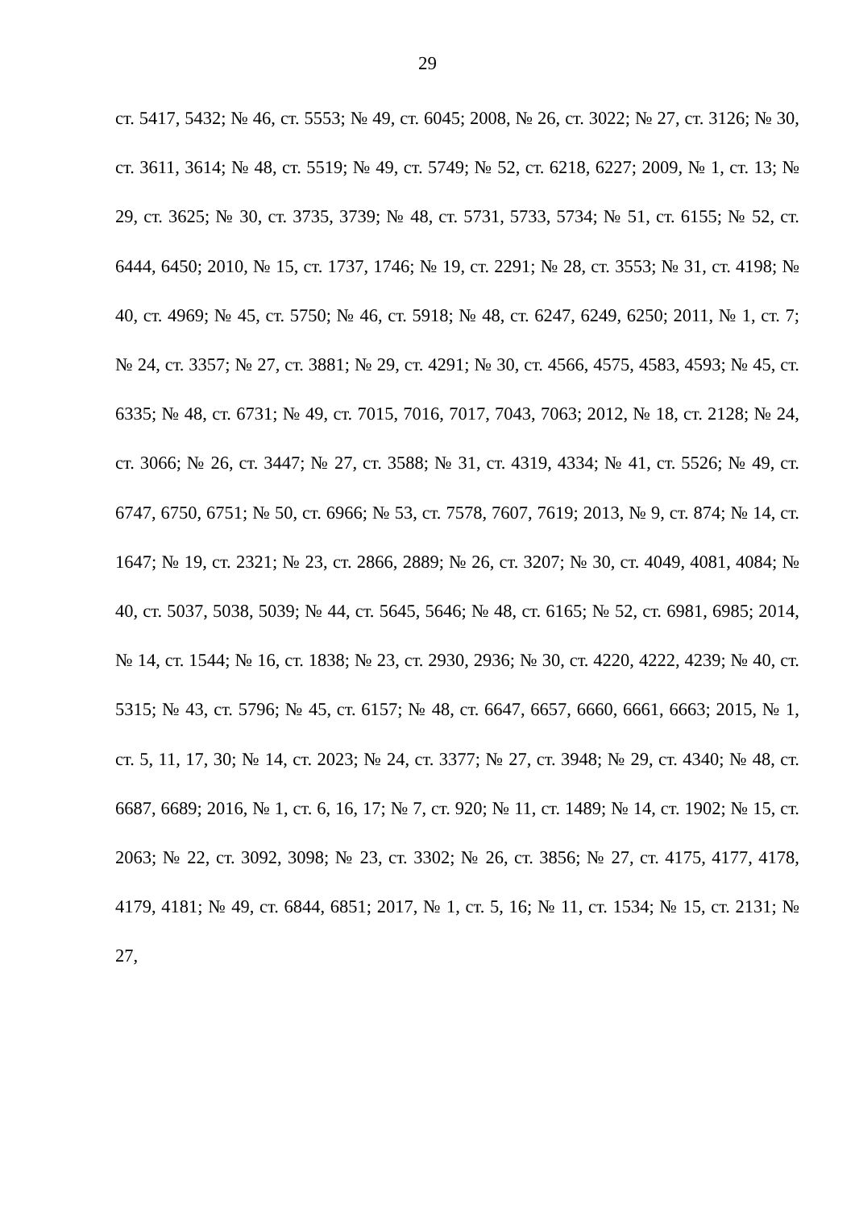29
ст. 5417, 5432; № 46, ст. 5553; № 49, ст. 6045; 2008, № 26, ст. 3022; № 27, ст. 3126; № 30, ст. 3611, 3614; № 48, ст. 5519; № 49, ст. 5749; № 52, ст. 6218, 6227; 2009, № 1, ст. 13; № 29, ст. 3625; № 30, ст. 3735, 3739; № 48, ст. 5731, 5733, 5734; № 51, ст. 6155; № 52, ст. 6444, 6450; 2010, № 15, ст. 1737, 1746; № 19, ст. 2291; № 28, ст. 3553; № 31, ст. 4198; № 40, ст. 4969; № 45, ст. 5750; № 46, ст. 5918; № 48, ст. 6247, 6249, 6250; 2011, № 1, ст. 7; № 24, ст. 3357; № 27, ст. 3881; № 29, ст. 4291; № 30, ст. 4566, 4575, 4583, 4593; № 45, ст. 6335; № 48, ст. 6731; № 49, ст. 7015, 7016, 7017, 7043, 7063; 2012, № 18, ст. 2128; № 24, ст. 3066; № 26, ст. 3447; № 27, ст. 3588; № 31, ст. 4319, 4334; № 41, ст. 5526; № 49, ст. 6747, 6750, 6751; № 50, ст. 6966; № 53, ст. 7578, 7607, 7619; 2013, № 9, ст. 874; № 14, ст. 1647; № 19, ст. 2321; № 23, ст. 2866, 2889; № 26, ст. 3207; № 30, ст. 4049, 4081, 4084; № 40, ст. 5037, 5038, 5039; № 44, ст. 5645, 5646; № 48, ст. 6165; № 52, ст. 6981, 6985; 2014, № 14, ст. 1544; № 16, ст. 1838; № 23, ст. 2930, 2936; № 30, ст. 4220, 4222, 4239; № 40, ст. 5315; № 43, ст. 5796; № 45, ст. 6157; № 48, ст. 6647, 6657, 6660, 6661, 6663; 2015, № 1, ст. 5, 11, 17, 30; № 14, ст. 2023; № 24, ст. 3377; № 27, ст. 3948; № 29, ст. 4340; № 48, ст. 6687, 6689; 2016, № 1, ст. 6, 16, 17; № 7, ст. 920; № 11, ст. 1489; № 14, ст. 1902; № 15, ст. 2063; № 22, ст. 3092, 3098; № 23, ст. 3302; № 26, ст. 3856; № 27, ст. 4175, 4177, 4178, 4179, 4181; № 49, ст. 6844, 6851; 2017, № 1, ст. 5, 16; № 11, ст. 1534; № 15, ст. 2131; № 27,